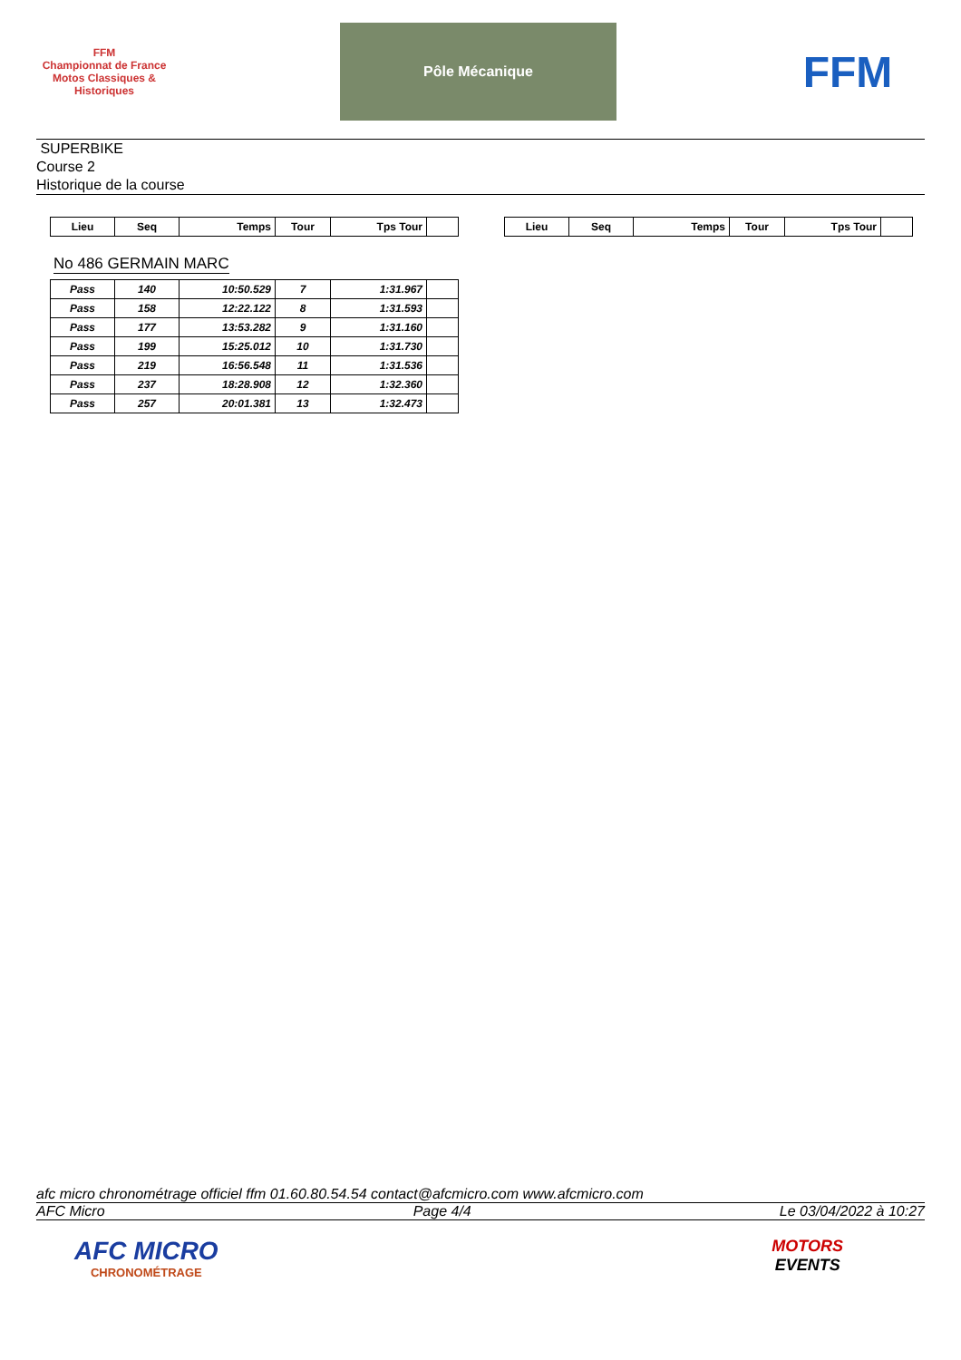FFM
Championnat de France Motos Classiques & Historiques
Pôle Mécanique
FFM
SUPERBIKE
Course 2
Historique de la course
| Lieu | Seq | Temps | Tour | Tps Tour | |
| --- | --- | --- | --- | --- | --- |
No 486 GERMAIN MARC
| Pass | 140 | 10:50.529 | 7 | 1:31.967 | |
| Pass | 158 | 12:22.122 | 8 | 1:31.593 | |
| Pass | 177 | 13:53.282 | 9 | 1:31.160 | |
| Pass | 199 | 15:25.012 | 10 | 1:31.730 | |
| Pass | 219 | 16:56.548 | 11 | 1:31.536 | |
| Pass | 237 | 18:28.908 | 12 | 1:32.360 | |
| Pass | 257 | 20:01.381 | 13 | 1:32.473 | |
| Lieu | Seq | Temps | Tour | Tps Tour | |
| --- | --- | --- | --- | --- | --- |
afc micro chronométrage officiel ffm 01.60.80.54.54 contact@afcmicro.com www.afcmicro.com
AFC Micro Page 4/4 Le 03/04/2022 à 10:27
AFC MICRO
CHRONOMÉTRAGE
MOTORS
EVENTS